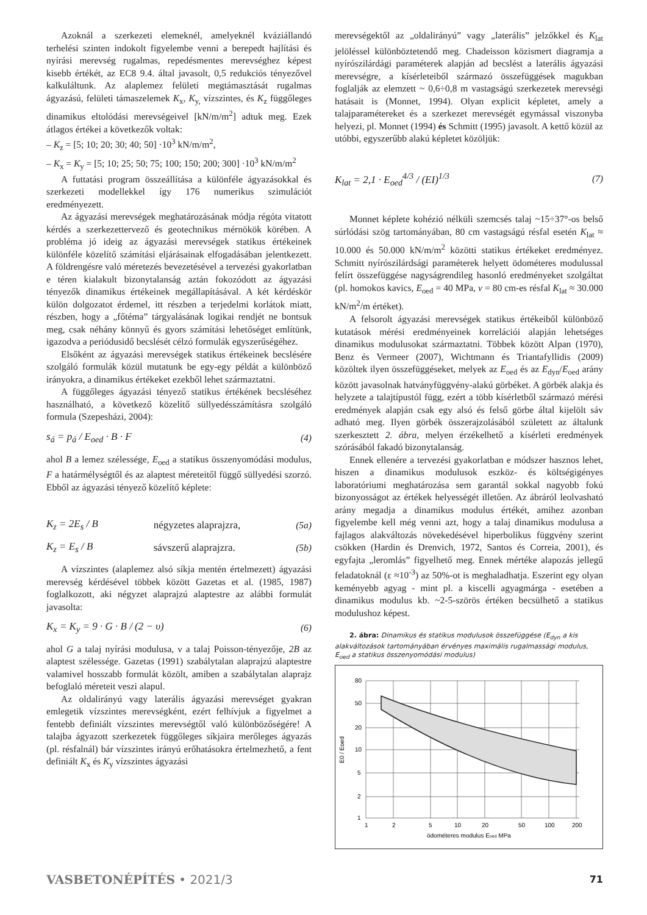Azoknál a szerkezeti elemeknél, amelyeknél kváziállandó terhelési szinten indokolt figyelembe venni a berepedt hajlítási és nyírási merevség rugalmas, repedésmentes merevséghez képest kisebb értékét, az EC8 9.4. által javasolt, 0,5 redukciós tényezővel kalkuláltunk. Az alaplemez felületi megtámasztását rugalmas ágyazású, felületi támaszelemek K<sub>x</sub>, K<sub>y,</sub> vízszintes, és K<sub>z</sub> függőleges dinamikus eltolódási merevségeivel [kN/m/m<sup>2</sup>] adtuk meg. Ezek átlagos értékei a következők voltak:
– K<sub>z</sub> = [5; 10; 20; 30; 40; 50] ·10<sup>3</sup> kN/m/m<sup>2</sup>,
– K<sub>x</sub> = K<sub>y</sub> = [5; 10; 25; 50; 75; 100; 150; 200; 300] ·10<sup>3</sup> kN/m/m<sup>2</sup>
A futtatási program összeállítása a különféle ágyazásokkal és szerkezeti modellekkel így 176 numerikus szimulációt eredményezett.
Az ágyazási merevségek meghatározásának módja régóta vitatott kérdés a szerkezettervező és geotechnikus mérnökök körében. A probléma jó ideig az ágyazási merevségek statikus értékeinek különféle közelítő számítási eljárásainak elfogadásában jelentkezett. A földrengésre való méretezés bevezetésével a tervezési gyakorlatban e téren kialakult bizonytalanság aztán fokozódott az ágyazási tényezők dinamikus értékeinek megállapításával. A két kérdéskör külön dolgozatot érdemel, itt részben a terjedelmi korlátok miatt, részben, hogy a „főtéma” tárgyalásának logikai rendjét ne bontsuk meg, csak néhány könnyű és gyors számítási lehetőséget említünk, igazodva a periódusidő becslését célzó formulák egyszerűségéhez.
Elsőként az ágyazási merevségek statikus értékeinek becslésére szolgáló formulák közül mutatunk be egy-egy példát a különböző irányokra, a dinamikus értékeket ezekből lehet származtatni.
A függőleges ágyazási tényező statikus értékének becsléséhez használható, a következő közelítő süllyedésszámításra szolgáló formula (Szepesházi, 2004):
s<sub>á</sub> = p<sub>á</sub> / E<sub>oed</sub> · B · F (4)
ahol B a lemez szélessége, E<sub>oed</sub> a statikus összenyomódási modulus, F a határmélységtől és az alaptest méreteitől függő süllyedési szorzó. Ebből az ágyazási tényező közelítő képlete:
K<sub>z</sub> = 2E<sub>s</sub> / B négyzetes alaprajzra, (5a)
K<sub>z</sub> = E<sub>s</sub> / B sávszerű alaprajzra. (5b)
A vízszintes (alaplemez alsó síkja mentén értelmezett) ágyazási merevség kérdésével többek között Gazetas et al. (1985, 1987) foglalkozott, aki négyzet alaprajzú alaptestre az alábbi formulát javasolta:
K<sub>x</sub> = K<sub>y</sub> = 9 · G · B / (2 − υ) (6)
ahol G a talaj nyírási modulusa, ν a talaj Poisson-tényezője, 2B az alaptest szélessége. Gazetas (1991) szabálytalan alaprajzú alaptestre valamivel hosszabb formulát közölt, amiben a szabálytalan alaprajz befoglaló méreteit veszi alapul.
Az oldalirányú vagy laterális ágyazási merevséget gyakran emlegetik vízszintes merevségként, ezért felhívjuk a figyelmet a fentebb definiált vízszintes merevségtől való különbözőségére! A talajba ágyazott szerkezetek függőleges síkjaira merőleges ágyazás (pl. résfalnál) bár vízszintes irányú erőhatásokra értelmezhető, a fent definiált K<sub>x</sub> és K<sub>y</sub> vízszintes ágyazási
merevségektől az „oldalirányú” vagy „laterális” jelzőkkel és K<sub>lat</sub> jelöléssel különböztetendő meg. Chadeisson közismert diagramja a nyírószilárdági paraméterek alapján ad becslést a laterális ágyazási merevségre, a kísérleteiből származó összefüggések magukban foglalják az elemzett ~ 0,6÷0,8 m vastagságú szerkezetek merevségi hatásait is (Monnet, 1994). Olyan explicit képletet, amely a talajparamétereket és a szerkezet merevségét egymással viszonyba helyezi, pl. Monnet (1994) és Schmitt (1995) javasolt. A kettő közül az utóbbi, egyszerűbb alakú képletet közöljük:
K<sub>lat</sub> = 2,1 · E<sub>oed</sub><sup>4/3</sup> / (EI)<sup>1/3</sup> (7)
Monnet képlete kohézió nélküli szemcsés talaj ~15÷37°-os belső súrlódási szög tartományában, 80 cm vastagságú résfal esetén K<sub>lat</sub> ≈ 10.000 és 50.000 kN/m/m<sup>2</sup> közötti statikus értékeket eredményez. Schmitt nyírószilárdsági paraméterek helyett ödométeres modulussal felírt összefüggése nagyságrendileg hasonló eredményeket szolgáltat (pl. homokos kavics, E<sub>oed</sub> = 40 MPa, v = 80 cm-es résfal K<sub>lat</sub> ≈ 30.000 kN/m<sup>2</sup>/m értéket).
A felsorolt ágyazási merevségek statikus értékeiből különböző kutatások mérési eredményeinek korrelációi alapján lehetséges dinamikus modulusokat származtatni. Többek között Alpan (1970), Benz és Vermeer (2007), Wichtmann és Triantafyllidis (2009) közöltek ilyen összefüggéseket, melyek az E<sub>oed</sub> és az E<sub>dyn</sub>/E<sub>oed</sub> arány között javasolnak hatványfüggvény-alakú görbéket. A görbék alakja és helyzete a talajtípustól függ, ezért a több kísérletből származó mérési eredmények alapján csak egy alsó és felső görbe által kijelölt sáv adható meg. Ilyen görbék összerajzolásából született az általunk szerkesztett 2. ábra, melyen érzékelhető a kísérleti eredmények szórásából fakadó bizonytalanság.
Ennek ellenére a tervezési gyakorlatban e módszer hasznos lehet, hiszen a dinamikus modulusok eszköz- és költségigényes laboratóriumi meghatározása sem garantál sokkal nagyobb fokú bizonyosságot az értékek helyességét illetően. Az ábráról leolvasható arány megadja a dinamikus modulus értékét, amihez azonban figyelembe kell még venni azt, hogy a talaj dinamikus modulusa a fajlagos alakváltozás növekedésével hiperbolikus függvény szerint csökken (Hardin és Drenvich, 1972, Santos és Correia, 2001), és egyfajta „leromlás” figyelhető meg. Ennek mértéke alapozás jellegű feladatoknál (ε ≈10<sup>-3</sup>) az 50%-ot is meghaladhatja. Eszerint egy olyan keményebb agyag - mint pl. a kiscelli agyagmárga - esetében a dinamikus modulus kb. ~2-5-szörös értéken becsülhető a statikus modulushoz képest.
2. ábra: Dinamikus és statikus modulusok összefüggése (E<sub>dyn</sub> a kis alakváltozások tartományában érvényes maximális rugalmassági modulus, E<sub>oed</sub> a statikus összenyomódási modulus)
80
50
20
10
5
2
1
1
2
5
10
20
50
100
200
ödométeres modulus Eoed MPa
E0 / Eoed
VASBETONÉPÍTÉS • 2021/3 71